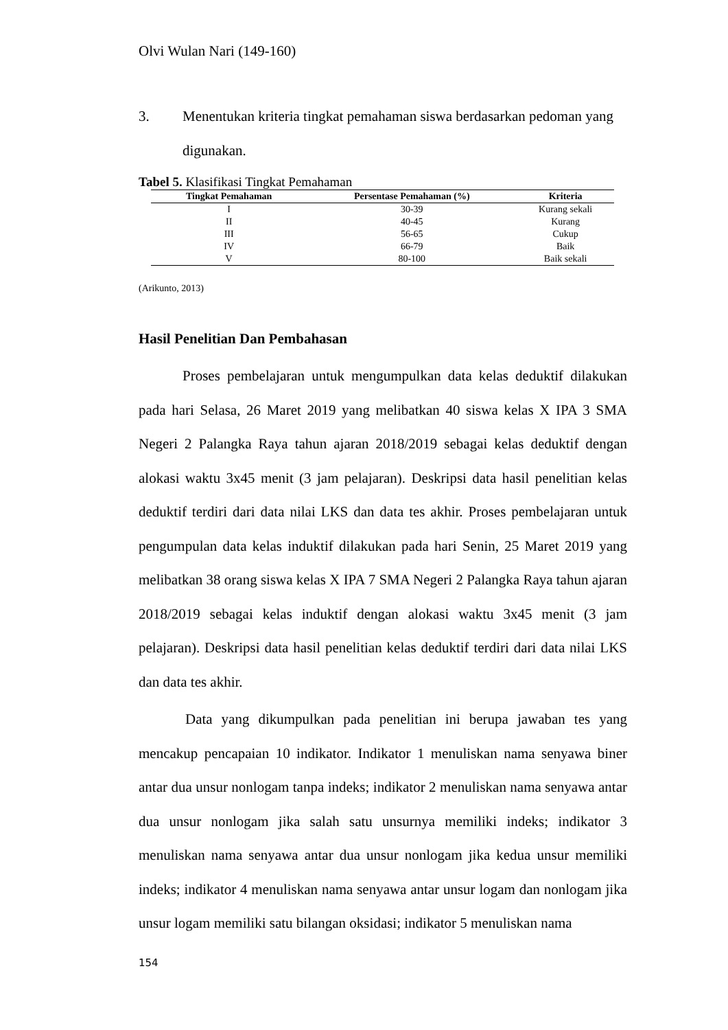Olvi Wulan Nari (149-160)
3. Menentukan kriteria tingkat pemahaman siswa berdasarkan pedoman yang digunakan.
Tabel 5. Klasifikasi Tingkat Pemahaman
| Tingkat Pemahaman | Persentase Pemahaman (%) | Kriteria |
| --- | --- | --- |
| I | 30-39 | Kurang sekali |
| II | 40-45 | Kurang |
| III | 56-65 | Cukup |
| IV | 66-79 | Baik |
| V | 80-100 | Baik sekali |
(Arikunto, 2013)
Hasil Penelitian Dan Pembahasan
Proses pembelajaran untuk mengumpulkan data kelas deduktif dilakukan pada hari Selasa, 26 Maret 2019 yang melibatkan 40 siswa kelas X IPA 3 SMA Negeri 2 Palangka Raya tahun ajaran 2018/2019 sebagai kelas deduktif dengan alokasi waktu 3x45 menit (3 jam pelajaran). Deskripsi data hasil penelitian kelas deduktif terdiri dari data nilai LKS dan data tes akhir. Proses pembelajaran untuk pengumpulan data kelas induktif dilakukan pada hari Senin, 25 Maret 2019 yang melibatkan 38 orang siswa kelas X IPA 7 SMA Negeri 2 Palangka Raya tahun ajaran 2018/2019 sebagai kelas induktif dengan alokasi waktu 3x45 menit (3 jam pelajaran). Deskripsi data hasil penelitian kelas deduktif terdiri dari data nilai LKS dan data tes akhir.
Data yang dikumpulkan pada penelitian ini berupa jawaban tes yang mencakup pencapaian 10 indikator. Indikator 1 menuliskan nama senyawa biner antar dua unsur nonlogam tanpa indeks; indikator 2 menuliskan nama senyawa antar dua unsur nonlogam jika salah satu unsurnya memiliki indeks; indikator 3 menuliskan nama senyawa antar dua unsur nonlogam jika kedua unsur memiliki indeks; indikator 4 menuliskan nama senyawa antar unsur logam dan nonlogam jika unsur logam memiliki satu bilangan oksidasi; indikator 5 menuliskan nama
154